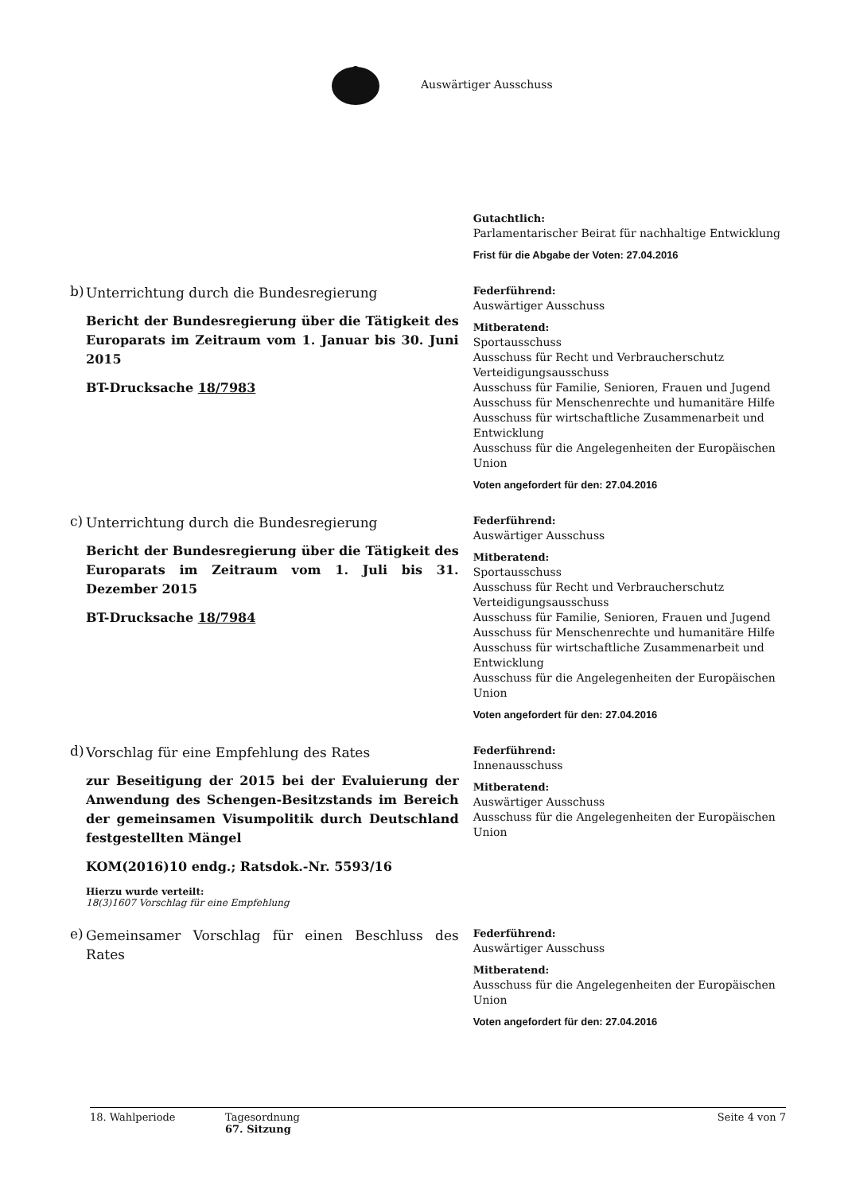Auswärtiger Ausschuss
Gutachtlich:
Parlamentarischer Beirat für nachhaltige Entwicklung
Frist für die Abgabe der Voten: 27.04.2016
b)
Unterrichtung durch die Bundesregierung
Bericht der Bundesregierung über die Tätigkeit des Europarats im Zeitraum vom 1. Januar bis 30. Juni 2015
BT-Drucksache 18/7983
Federführend:
Auswärtiger Ausschuss
Mitberatend:
Sportausschuss
Ausschuss für Recht und Verbraucherschutz
Verteidigungsausschuss
Ausschuss für Familie, Senioren, Frauen und Jugend
Ausschuss für Menschenrechte und humanitäre Hilfe
Ausschuss für wirtschaftliche Zusammenarbeit und Entwicklung
Ausschuss für die Angelegenheiten der Europäischen Union
Voten angefordert für den: 27.04.2016
c)
Unterrichtung durch die Bundesregierung
Bericht der Bundesregierung über die Tätigkeit des Europarats im Zeitraum vom 1. Juli bis 31. Dezember 2015
BT-Drucksache 18/7984
Federführend:
Auswärtiger Ausschuss
Mitberatend:
Sportausschuss
Ausschuss für Recht und Verbraucherschutz
Verteidigungsausschuss
Ausschuss für Familie, Senioren, Frauen und Jugend
Ausschuss für Menschenrechte und humanitäre Hilfe
Ausschuss für wirtschaftliche Zusammenarbeit und Entwicklung
Ausschuss für die Angelegenheiten der Europäischen Union
Voten angefordert für den: 27.04.2016
d)
Vorschlag für eine Empfehlung des Rates
zur Beseitigung der 2015 bei der Evaluierung der Anwendung des Schengen-Besitzstands im Bereich der gemeinsamen Visumpolitik durch Deutschland festgestellten Mängel
KOM(2016)10 endg.; Ratsdok.-Nr. 5593/16
Hierzu wurde verteilt:
18(3)1607 Vorschlag für eine Empfehlung
Federführend:
Innenausschuss
Mitberatend:
Auswärtiger Ausschuss
Ausschuss für die Angelegenheiten der Europäischen Union
e)
Gemeinsamer Vorschlag für einen Beschluss des Rates
Federführend:
Auswärtiger Ausschuss
Mitberatend:
Ausschuss für die Angelegenheiten der Europäischen Union
Voten angefordert für den: 27.04.2016
18. Wahlperiode Tagesordnung
67. Sitzung
Seite 4 von 7